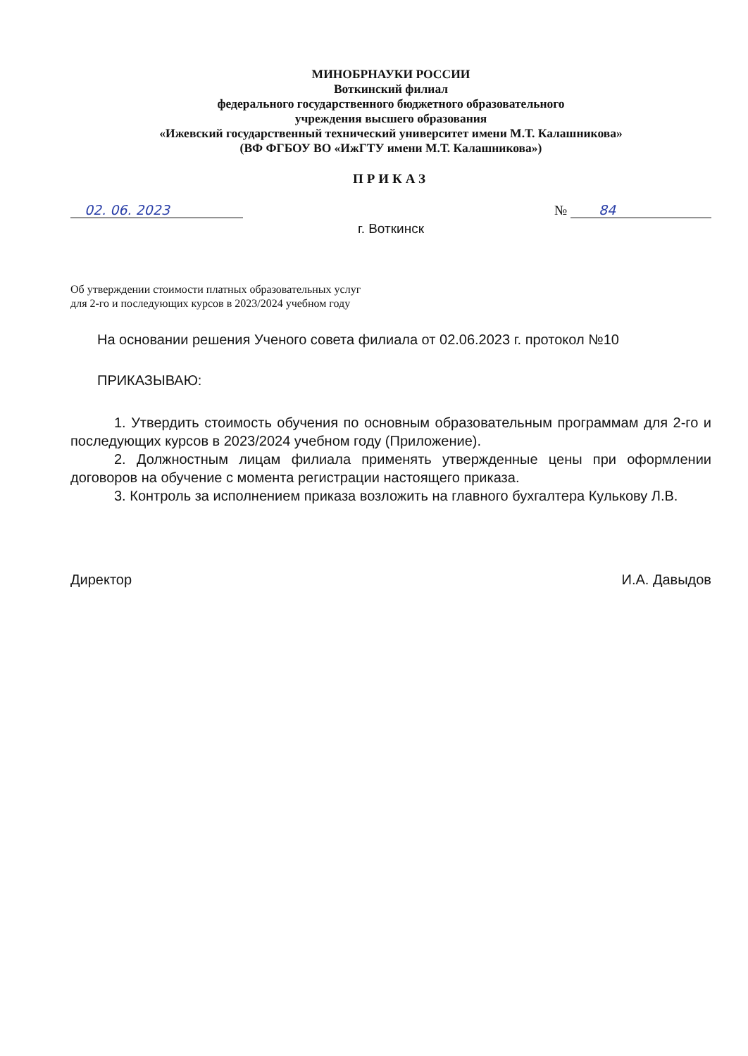МИНОБРНАУКИ РОССИИ
Воткинский филиал
федерального государственного бюджетного образовательного
учреждения высшего образования
«Ижевский государственный технический университет имени М.Т. Калашникова»
(ВФ ФГБОУ ВО «ИжГТУ имени М.Т. Калашникова»)
ПРИКАЗ
02. 06. 2023 № 84
г. Воткинск
Об утверждении стоимости платных образовательных услуг
для 2-го и последующих курсов в 2023/2024 учебном году
На основании решения Ученого совета филиала от 02.06.2023 г. протокол №10
ПРИКАЗЫВАЮ:
1. Утвердить стоимость обучения по основным образовательным программам для 2-го и последующих курсов в 2023/2024 учебном году (Приложение).
2. Должностным лицам филиала применять утвержденные цены при оформлении договоров на обучение с момента регистрации настоящего приказа.
3. Контроль за исполнением приказа возложить на главного бухгалтера Кулькову Л.В.
Директор И.А. Давыдов